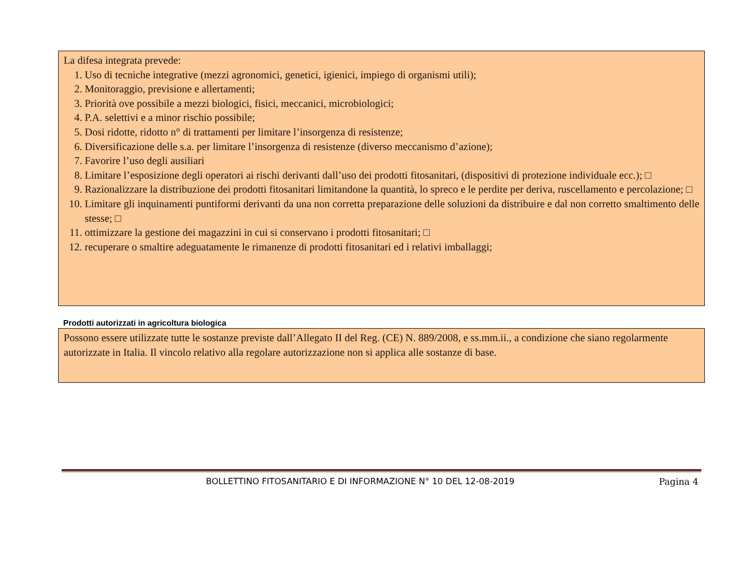La difesa integrata prevede:
1. Uso di tecniche integrative (mezzi agronomici, genetici, igienici, impiego di organismi utili);
2. Monitoraggio, previsione e allertamenti;
3. Priorità ove possibile a mezzi biologici, fisici, meccanici, microbiologici;
4. P.A. selettivi e a minor rischio possibile;
5. Dosi ridotte, ridotto n° di trattamenti per limitare l’insorgenza di resistenze;
6. Diversificazione delle s.a. per limitare l’insorgenza di resistenze (diverso meccanismo d’azione);
7. Favorire l’uso degli ausiliari
8. Limitare l’esposizione degli operatori ai rischi derivanti dall’uso dei prodotti fitosanitari, (dispositivi di protezione individuale ecc.); □
9. Razionalizzare la distribuzione dei prodotti fitosanitari limitandone la quantità, lo spreco e le perdite per deriva, ruscellamento e percolazione; □
10. Limitare gli inquinamenti puntiformi derivanti da una non corretta preparazione delle soluzioni da distribuire e dal non corretto smaltimento delle stesse; □
11. ottimizzare la gestione dei magazzini in cui si conservano i prodotti fitosanitari; □
12. recuperare o smaltire adeguatamente le rimanenze di prodotti fitosanitari ed i relativi imballaggi;
Prodotti autorizzati in agricoltura biologica
Possono essere utilizzate tutte le sostanze previste dall’Allegato II del Reg. (CE) N. 889/2008, e ss.mm.ii., a condizione che siano regolarmente autorizzate in Italia. Il vincolo relativo alla regolare autorizzazione non si applica alle sostanze di base.
BOLLETTINO FITOSANITARIO E DI INFORMAZIONE N° 10 DEL 12-08-2019 Pagina 4